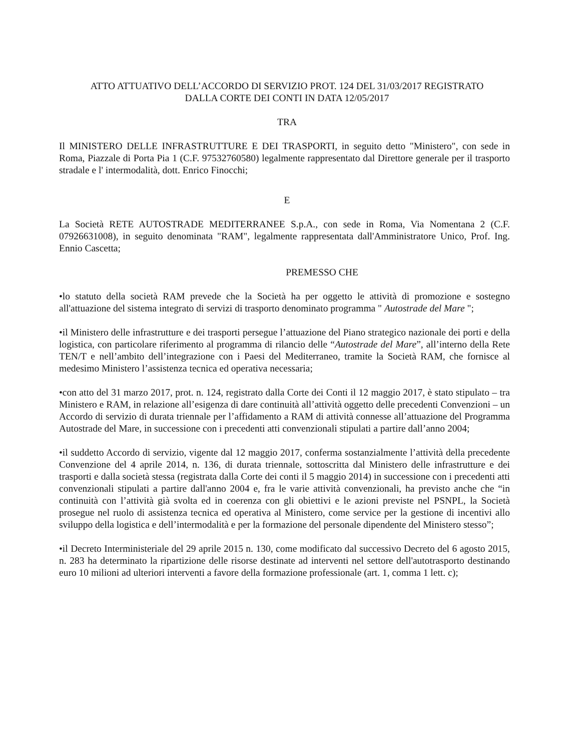ATTO ATTUATIVO DELL’ACCORDO DI SERVIZIO PROT. 124 DEL 31/03/2017 REGISTRATO
DALLA CORTE DEI CONTI IN DATA 12/05/2017
TRA
Il MINISTERO DELLE INFRASTRUTTURE E DEI TRASPORTI, in seguito detto "Ministero", con sede in Roma, Piazzale di Porta Pia 1 (C.F. 97532760580) legalmente rappresentato dal Direttore generale per il trasporto stradale e l' intermodalità, dott. Enrico Finocchi;
E
La Società RETE AUTOSTRADE MEDITERRANEE S.p.A., con sede in Roma, Via Nomentana 2 (C.F. 07926631008), in seguito denominata "RAM", legalmente rappresentata dall'Amministratore Unico, Prof. Ing. Ennio Cascetta;
PREMESSO CHE
•lo statuto della società RAM prevede che la Società ha per oggetto le attività di promozione e sostegno all'attuazione del sistema integrato di servizi di trasporto denominato programma " Autostrade del Mare ";
•il Ministero delle infrastrutture e dei trasporti persegue l’attuazione del Piano strategico nazionale dei porti e della logistica, con particolare riferimento al programma di rilancio delle “Autostrade del Mare”, all’interno della Rete TEN/T e nell’ambito dell’integrazione con i Paesi del Mediterraneo, tramite la Società RAM, che fornisce al medesimo Ministero l’assistenza tecnica ed operativa necessaria;
•con atto del 31 marzo 2017, prot. n. 124, registrato dalla Corte dei Conti il 12 maggio 2017, è stato stipulato – tra Ministero e RAM, in relazione all’esigenza di dare continuità all’attività oggetto delle precedenti Convenzioni – un Accordo di servizio di durata triennale per l’affidamento a RAM di attività connesse all’attuazione del Programma Autostrade del Mare, in successione con i precedenti atti convenzionali stipulati a partire dall’anno 2004;
•il suddetto Accordo di servizio, vigente dal 12 maggio 2017, conferma sostanzialmente l’attività della precedente Convenzione del 4 aprile 2014, n. 136, di durata triennale, sottoscritta dal Ministero delle infrastrutture e dei trasporti e dalla società stessa (registrata dalla Corte dei conti il 5 maggio 2014) in successione con i precedenti atti convenzionali stipulati a partire dall'anno 2004 e, fra le varie attività convenzionali, ha previsto anche che “in continuità con l’attività già svolta ed in coerenza con gli obiettivi e le azioni previste nel PSNPL, la Società prosegue nel ruolo di assistenza tecnica ed operativa al Ministero, come service per la gestione di incentivi allo sviluppo della logistica e dell’intermodalità e per la formazione del personale dipendente del Ministero stesso”;
•il Decreto Interministeriale del 29 aprile 2015 n. 130, come modificato dal successivo Decreto del 6 agosto 2015, n. 283 ha determinato la ripartizione delle risorse destinate ad interventi nel settore dell'autotrasporto destinando euro 10 milioni ad ulteriori interventi a favore della formazione professionale (art. 1, comma 1 lett. c);